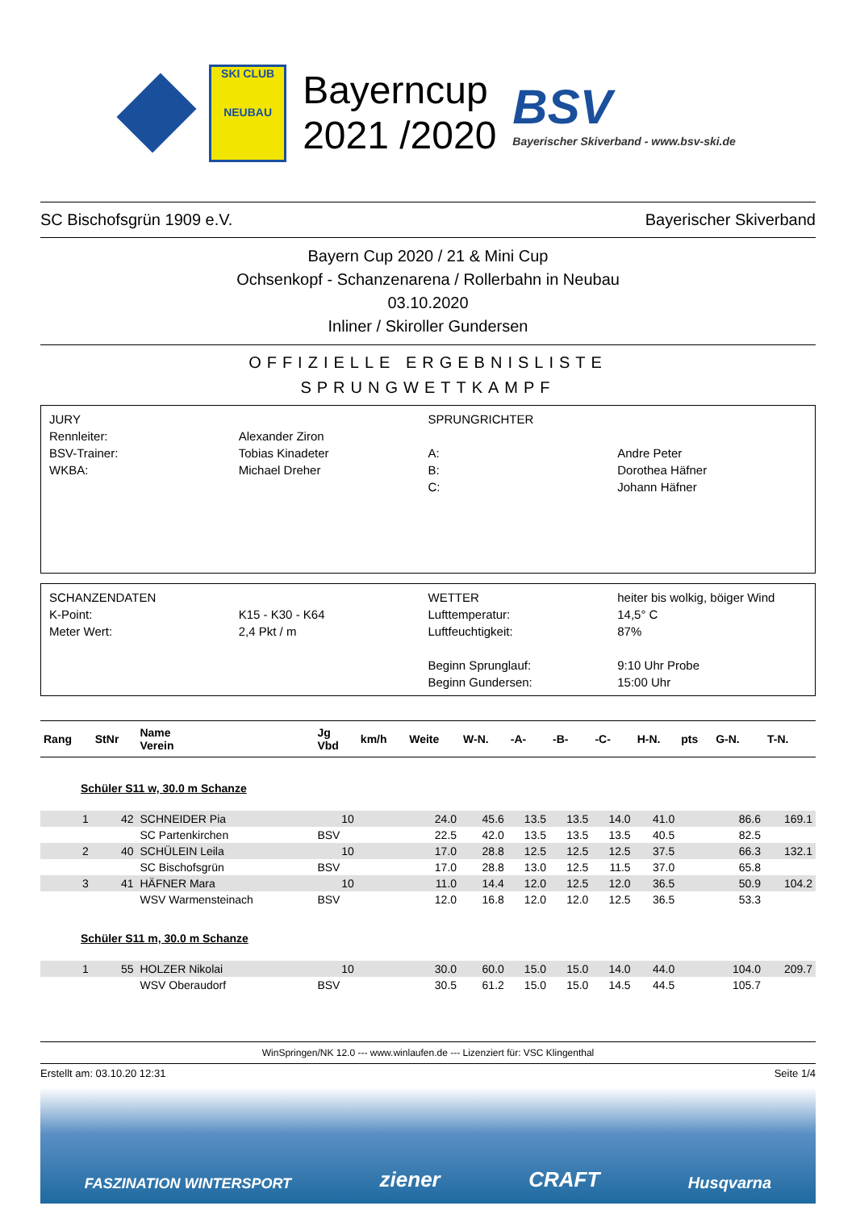SKI CLUB
NEUBAU
Bayerncup
2021 /2020
BSV
Bayerischer Skiverband - www.bsv-ski.de
SC Bischofsgrün 1909 e.V. Bayerischer Skiverband
Bayern Cup 2020 / 21 & Mini Cup
Ochsenkopf - Schanzenarena / Rollerbahn in Neubau
03.10.2020
Inliner / Skiroller Gundersen
OFFIZIELLE ERGEBNISLISTE
SPRUNGWETTKAMPF
| JURY | | SPRUNGRICHTER | |
| Rennleiter: | Alexander Ziron | | |
| BSV-Trainer: | Tobias Kinadeter | A: | Andre Peter |
| WKBA: | Michael Dreher | B: | Dorothea Häfner |
| | | C: | Johann Häfner |
| SCHANZENDATEN | | WETTER | heiter bis wolkig, böiger Wind |
| K-Point: | K15 - K30 - K64 | Lufttemperatur: | 14,5° C |
| Meter Wert: | 2,4 Pkt / m | Luftfeuchtigkeit: | 87% |
| | | Beginn Sprunglauf: | 9:10 Uhr Probe |
| | | Beginn Gundersen: | 15:00 Uhr |
| Rang | StNr | Name Verein | Jg Vbd | km/h | Weite | W-N. | -A- | -B- | -C- | H-N. | pts | G-N. | T-N. |
| --- | --- | --- | --- | --- | --- | --- | --- | --- | --- | --- | --- | --- | --- |
| Schüler S11 w, 30.0 m Schanze | | | | | | | | | | | | | |
| 1 | 42 | SCHNEIDER Pia | 10 | | 24.0 | 45.6 | 13.5 | 13.5 | 14.0 | 41.0 | | 86.6 | 169.1 |
| | | SC Partenkirchen | BSV | | 22.5 | 42.0 | 13.5 | 13.5 | 13.5 | 40.5 | | 82.5 | |
| 2 | 40 | SCHÜLEIN Leila | 10 | | 17.0 | 28.8 | 12.5 | 12.5 | 12.5 | 37.5 | | 66.3 | 132.1 |
| | | SC Bischofsgrün | BSV | | 17.0 | 28.8 | 13.0 | 12.5 | 11.5 | 37.0 | | 65.8 | |
| 3 | 41 | HÄFNER Mara | 10 | | 11.0 | 14.4 | 12.0 | 12.5 | 12.0 | 36.5 | | 50.9 | 104.2 |
| | | WSV Warmensteinach | BSV | | 12.0 | 16.8 | 12.0 | 12.0 | 12.5 | 36.5 | | 53.3 | |
| Schüler S11 m, 30.0 m Schanze | | | | | | | | | | | | | |
| 1 | 55 | HOLZER Nikolai | 10 | | 30.0 | 60.0 | 15.0 | 15.0 | 14.0 | 44.0 | | 104.0 | 209.7 |
| | | WSV Oberaudorf | BSV | | 30.5 | 61.2 | 15.0 | 15.0 | 14.5 | 44.5 | | 105.7 | |
WinSpringen/NK 12.0 --- www.winlaufen.de --- Lizenziert für: VSC Klingenthal
Erstellt am: 03.10.20 12:31 Seite 1/4
FASZINATION WINTERSPORT ziener CRAFT Husqvarna